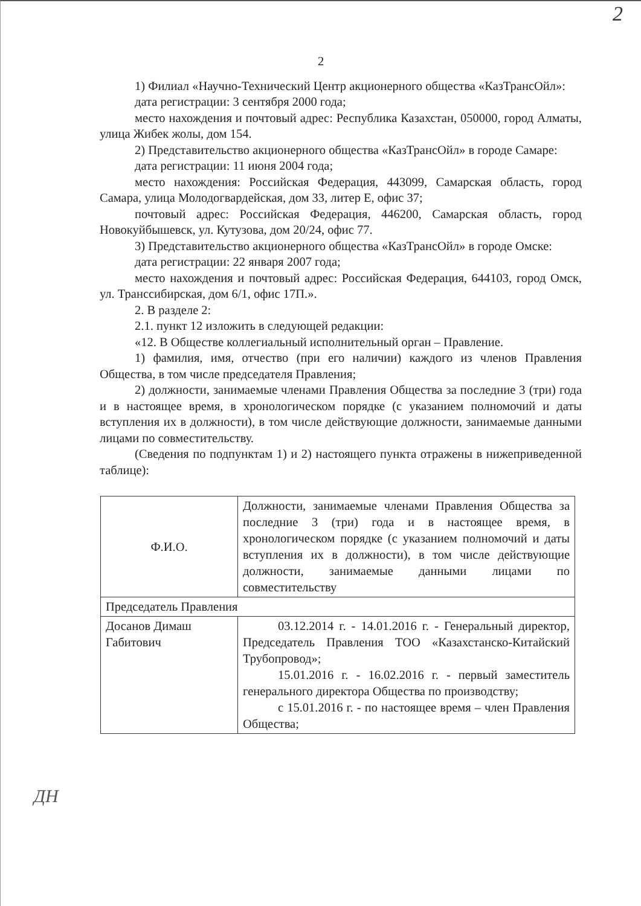2
2
1) Филиал «Научно-Технический Центр акционерного общества «КазТрансОйл»:
дата регистрации: 3 сентября 2000 года;
место нахождения и почтовый адрес: Республика Казахстан, 050000, город Алматы, улица Жибек жолы, дом 154.
2) Представительство акционерного общества «КазТрансОйл» в городе Самаре:
дата регистрации: 11 июня 2004 года;
место нахождения: Российская Федерация, 443099, Самарская область, город Самара, улица Молодогвардейская, дом 33, литер Е, офис 37;
почтовый адрес: Российская Федерация, 446200, Самарская область, город Новокуйбышевск, ул. Кутузова, дом 20/24, офис 77.
3) Представительство акционерного общества «КазТрансОйл» в городе Омске:
дата регистрации: 22 января 2007 года;
место нахождения и почтовый адрес: Российская Федерация, 644103, город Омск, ул. Транссибирская, дом 6/1, офис 17П.».
2. В разделе 2:
2.1. пункт 12 изложить в следующей редакции:
«12. В Обществе коллегиальный исполнительный орган – Правление.
1) фамилия, имя, отчество (при его наличии) каждого из членов Правления Общества, в том числе председателя Правления;
2) должности, занимаемые членами Правления Общества за последние 3 (три) года и в настоящее время, в хронологическом порядке (с указанием полномочий и даты вступления их в должности), в том числе действующие должности, занимаемые данными лицами по совместительству.
(Сведения по подпунктам 1) и 2) настоящего пункта отражены в нижеприведенной таблице):
| Ф.И.О. | Должности, занимаемые членами Правления Общества за последние 3 (три) года и в настоящее время, в хронологическом порядке (с указанием полномочий и даты вступления их в должности), в том числе действующие должности, занимаемые данными лицами по совместительству |
| Председатель Правления | |
| Досанов Димаш Габитович | 03.12.2014 г. - 14.01.2016 г. - Генеральный директор, Председатель Правления ТОО «Казахстанско-Китайский Трубопровод»; 15.01.2016 г. - 16.02.2016 г. - первый заместитель генерального директора Общества по производству; с 15.01.2016 г. - по настоящее время – член Правления Общества; |
ДН